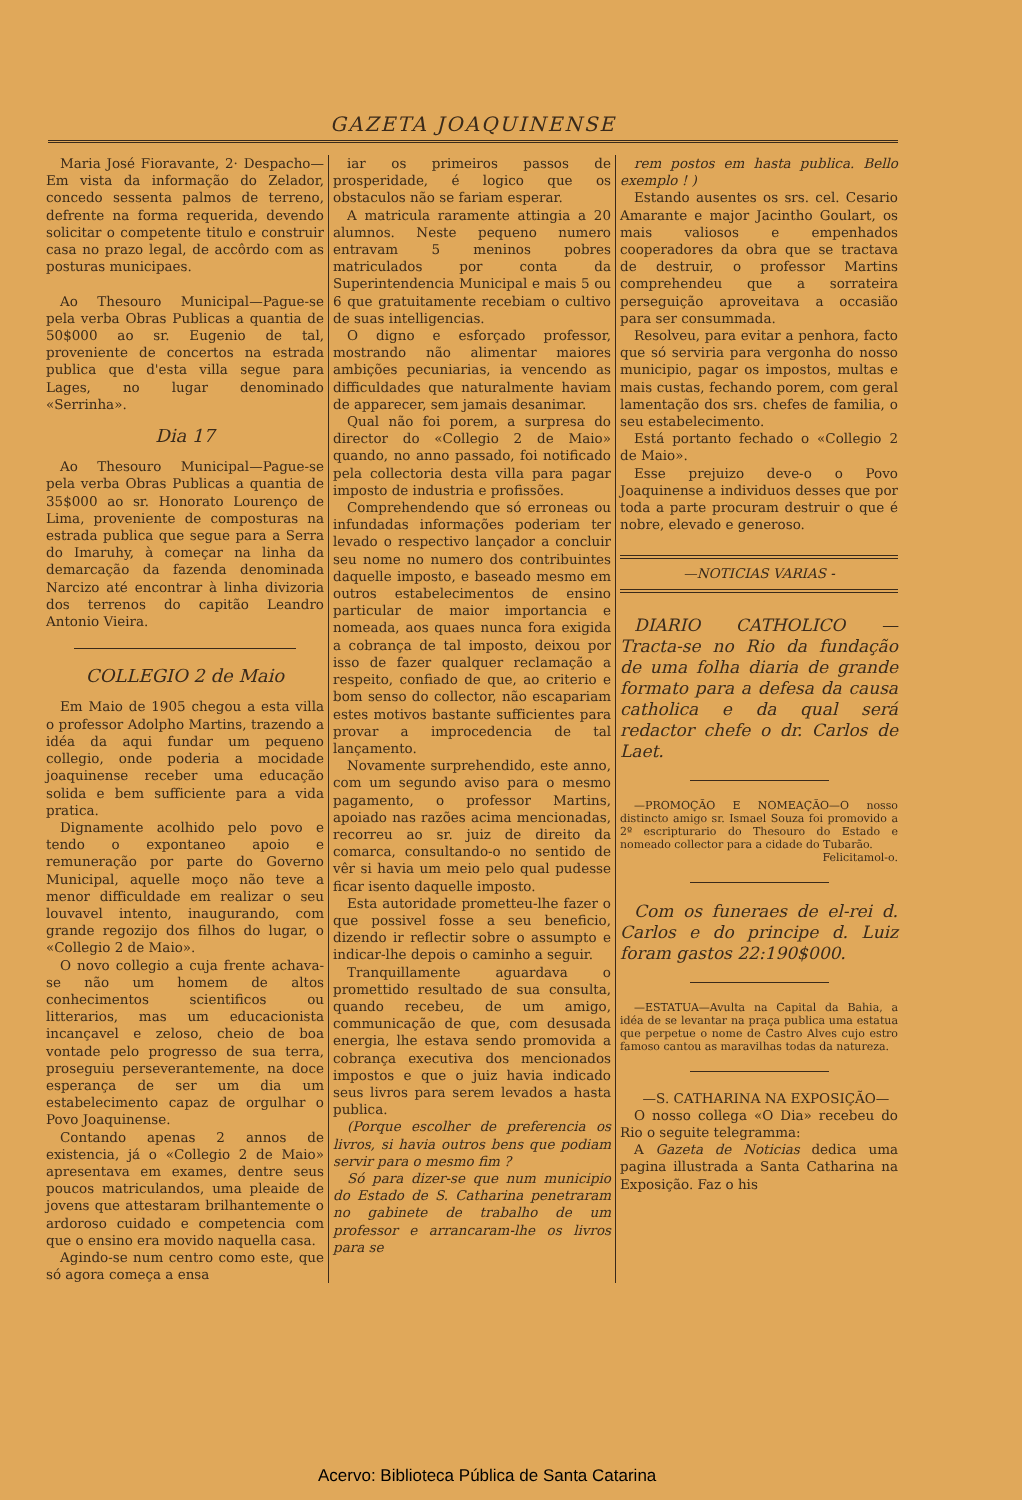GAZETA JOAQUINENSE
Maria José Fioravante, 2· Despacho—Em vista da informação do Zelador, concedo sessenta palmos de terreno, defrente na forma requerida, devendo solicitar o competente titulo e construir casa no prazo legal, de accôrdo com as posturas municipaes.
Ao Thesouro Municipal—Pague-se pela verba Obras Publicas a quantia de 50$000 ao sr. Eugenio de tal, proveniente de concertos na estrada publica que d'esta villa segue para Lages, no lugar denominado «Serrinha».
Dia 17
Ao Thesouro Municipal—Pague-se pela verba Obras Publicas a quantia de 35$000 ao sr. Honorato Lourenço de Lima, proveniente de composturas na estrada publica que segue para a Serra do Imaruhy, à começar na linha da demarcação da fazenda denominada Narcizo até encontrar à linha divizoria dos terrenos do capitão Leandro Antonio Vieira.
COLLEGIO 2 de Maio
Em Maio de 1905 chegou a esta villa o professor Adolpho Martins, trazendo a idéa da aqui fundar um pequeno collegio, onde poderia a mocidade joaquinense receber uma educação solida e bem sufficiente para a vida pratica.
Dignamente acolhido pelo povo e tendo o expontaneo apoio e remuneração por parte do Governo Municipal, aquelle moço não teve a menor difficuldade em realizar o seu louvavel intento, inaugurando, com grande regozijo dos filhos do lugar, o «Collegio 2 de Maio».
O novo collegio a cuja frente achava-se não um homem de altos conhecimentos scientificos ou litterarios, mas um educacionista incançavel e zeloso, cheio de boa vontade pelo progresso de sua terra, proseguiu perseverantemente, na doce esperança de ser um dia um estabelecimento capaz de orgulhar o Povo Joaquinense.
Contando apenas 2 annos de existencia, já o «Collegio 2 de Maio» apresentava em exames, dentre seus poucos matriculandos, uma pleaide de jovens que attestaram brilhantemente o ardoroso cuidado e competencia com que o ensino era movido naquella casa.
Agindo-se num centro como este, que só agora começa a ensa
iar os primeiros passos de prosperidade, é logico que os obstaculos não se fariam esperar.
A matricula raramente attingia a 20 alumnos. Neste pequeno numero entravam 5 meninos pobres matriculados por conta da Superintendencia Municipal e mais 5 ou 6 que gratuitamente recebiam o cultivo de suas intelligencias.
O digno e esforçado professor, mostrando não alimentar maiores ambições pecuniarias, ia vencendo as difficuldades que naturalmente haviam de apparecer, sem jamais desanimar.
Qual não foi porem, a surpresa do director do «Collegio 2 de Maio» quando, no anno passado, foi notificado pela collectoria desta villa para pagar imposto de industria e profissões.
Comprehendendo que só erroneas ou infundadas informações poderiam ter levado o respectivo lançador a concluir seu nome no numero dos contribuintes daquelle imposto, e baseado mesmo em outros estabelecimentos de ensino particular de maior importancia e nomeada, aos quaes nunca fora exigida a cobrança de tal imposto, deixou por isso de fazer qualquer reclamação a respeito, confiado de que, ao criterio e bom senso do collector, não escapariam estes motivos bastante sufficientes para provar a improcedencia de tal lançamento.
Novamente surprehendido, este anno, com um segundo aviso para o mesmo pagamento, o professor Martins, apoiado nas razões acima mencionadas, recorreu ao sr. juiz de direito da comarca, consultando-o no sentido de vêr si havia um meio pelo qual pudesse ficar isento daquelle imposto.
Esta autoridade prometteu-lhe fazer o que possivel fosse a seu beneficio, dizendo ir reflectir sobre o assumpto e indicar-lhe depois o caminho a seguir.
Tranquillamente aguardava o promettido resultado de sua consulta, quando recebeu, de um amigo, communicação de que, com desusada energia, lhe estava sendo promovida a cobrança executiva dos mencionados impostos e que o juiz havia indicado seus livros para serem levados a hasta publica.
(Porque escolher de preferencia os livros, si havia outros bens que podiam servir para o mesmo fim ?
Só para dizer-se que num municipio do Estado de S. Catharina penetraram no gabinete de trabalho de um professor e arrancaram-lhe os livros para se
rem postos em hasta publica. Bello exemplo ! )
Estando ausentes os srs. cel. Cesario Amarante e major Jacintho Goulart, os mais valiosos e empenhados cooperadores da obra que se tractava de destruir, o professor Martins comprehendeu que a sorrateira perseguição aproveitava a occasião para ser consummada.
Resolveu, para evitar a penhora, facto que só serviria para vergonha do nosso municipio, pagar os impostos, multas e mais custas, fechando porem, com geral lamentação dos srs. chefes de familia, o seu estabelecimento.
Está portanto fechado o «Collegio 2 de Maio».
Esse prejuizo deve-o o Povo Joaquinense a individuos desses que por toda a parte procuram destruir o que é nobre, elevado e generoso.
—NOTICIAS VARIAS -
DIARIO CATHOLICO —Tracta-se no Rio da fundação de uma folha diaria de grande formato para a defesa da causa catholica e da qual será redactor chefe o dr. Carlos de Laet.
—PROMOÇÃO E NOMEAÇÃO—O nosso distincto amigo sr. Ismael Souza foi promovido a 2º escripturario do Thesouro do Estado e nomeado collector para a cidade do Tubarão.
Felicitamol-o.
Com os funeraes de el-rei d. Carlos e do principe d. Luiz foram gastos 22:190$000.
—ESTATUA—Avulta na Capital da Bahia, a idéa de se levantar na praça publica uma estatua que perpetue o nome de Castro Alves cujo estro famoso cantou as maravilhas todas da natureza.
—S. CATHARINA NA EXPOSIÇÃO—
O nosso collega «O Dia» recebeu do Rio o seguite telegramma:
A Gazeta de Noticias dedica uma pagina illustrada a Santa Catharina na Exposição. Faz o his
Acervo: Biblioteca Pública de Santa Catarina